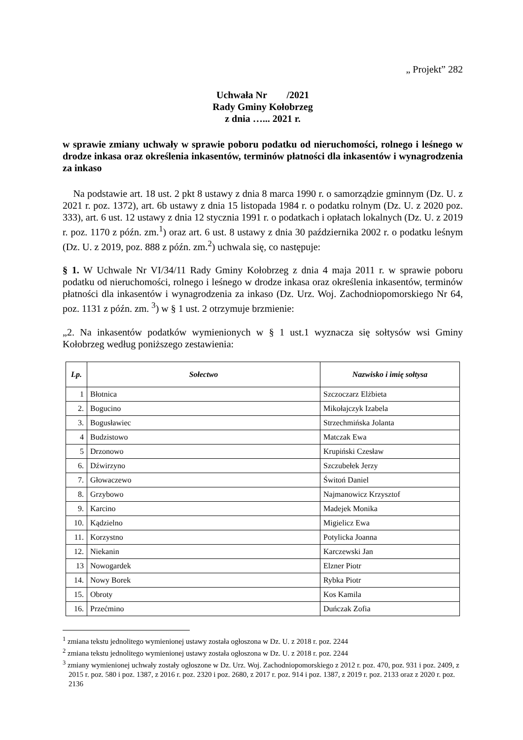„ Projekt” 282
Uchwała Nr /2021
Rady Gminy Kołobrzeg
z dnia …... 2021 r.
w sprawie zmiany uchwały w sprawie poboru podatku od nieruchomości, rolnego i leśnego w drodze inkasa oraz określenia inkasentów, terminów płatności dla inkasentów i wynagrodzenia za inkaso
Na podstawie art. 18 ust. 2 pkt 8 ustawy z dnia 8 marca 1990 r. o samorządzie gminnym (Dz. U. z 2021 r. poz. 1372), art. 6b ustawy z dnia 15 listopada 1984 r. o podatku rolnym (Dz. U. z 2020 poz. 333), art. 6 ust. 12 ustawy z dnia 12 stycznia 1991 r. o podatkach i opłatach lokalnych (Dz. U. z 2019 r. poz. 1170 z późn. zm.<sup>1</sup>) oraz art. 6 ust. 8 ustawy z dnia 30 października 2002 r. o podatku leśnym (Dz. U. z 2019, poz. 888 z późn. zm.<sup>2</sup>) uchwala się, co następuje:
§ 1. W Uchwale Nr VI/34/11 Rady Gminy Kołobrzeg z dnia 4 maja 2011 r. w sprawie poboru podatku od nieruchomości, rolnego i leśnego w drodze inkasa oraz określenia inkasentów, terminów płatności dla inkasentów i wynagrodzenia za inkaso (Dz. Urz. Woj. Zachodniopomorskiego Nr 64, poz. 1131 z późn. zm. <sup>3</sup>) w § 1 ust. 2 otrzymuje brzmienie:
„2. Na inkasentów podatków wymienionych w § 1 ust.1 wyznacza się sołtysów wsi Gminy Kołobrzeg według poniższego zestawienia:
| Lp. | Sołectwo | Nazwisko i imię sołtysa |
| --- | --- | --- |
| 1 | Błotnica | Szczoczarz Elżbieta |
| 2. | Bogucino | Mikołajczyk Izabela |
| 3. | Bogusławiec | Strzechmińska Jolanta |
| 4 | Budzistowo | Matczak Ewa |
| 5 | Drzonowo | Krupiński Czesław |
| 6. | Dźwirzyno | Szczubełek Jerzy |
| 7. | Głowaczewo | Świtoń Daniel |
| 8. | Grzybowo | Najmanowicz Krzysztof |
| 9. | Karcino | Madejek Monika |
| 10. | Kądzielno | Migielicz Ewa |
| 11. | Korzystno | Potylicka Joanna |
| 12. | Niekanin | Karczewski Jan |
| 13 | Nowogardek | Elzner Piotr |
| 14. | Nowy Borek | Rybka Piotr |
| 15. | Obroty | Kos Kamila |
| 16. | Przećmino | Duńczak Zofia |
<sup>1</sup> zmiana tekstu jednolitego wymienionej ustawy została ogłoszona w Dz. U. z 2018 r. poz. 2244
<sup>2</sup> zmiana tekstu jednolitego wymienionej ustawy została ogłoszona w Dz. U. z 2018 r. poz. 2244
<sup>3</sup> zmiany wymienionej uchwały zostały ogłoszone w Dz. Urz. Woj. Zachodniopomorskiego z 2012 r. poz. 470, poz. 931 i poz. 2409, z 2015 r. poz. 580 i poz. 1387, z 2016 r. poz. 2320 i poz. 2680, z 2017 r. poz. 914 i poz. 1387, z 2019 r. poz. 2133 oraz z 2020 r. poz. 2136